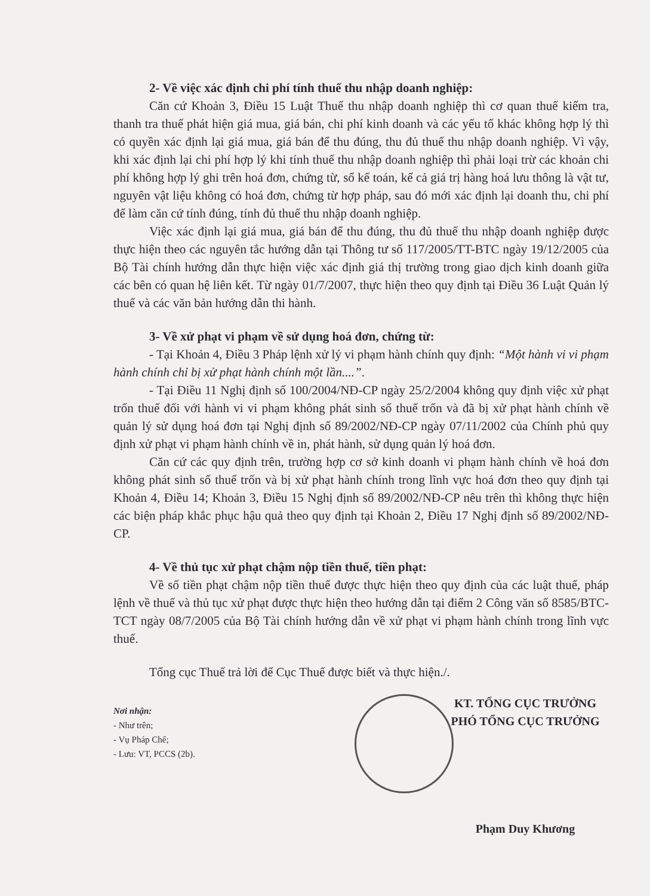2- Về việc xác định chi phí tính thuế thu nhập doanh nghiệp:
Căn cứ Khoản 3, Điều 15 Luật Thuế thu nhập doanh nghiệp thì cơ quan thuế kiểm tra, thanh tra thuế phát hiện giá mua, giá bán, chi phí kinh doanh và các yếu tố khác không hợp lý thì có quyền xác định lại giá mua, giá bán để thu đúng, thu đủ thuế thu nhập doanh nghiệp. Vì vậy, khi xác định lại chi phí hợp lý khi tính thuế thu nhập doanh nghiệp thì phải loại trừ các khoản chi phí không hợp lý ghi trên hoá đơn, chứng từ, sổ kế toán, kể cả giá trị hàng hoá lưu thông là vật tư, nguyên vật liệu không có hoá đơn, chứng từ hợp pháp, sau đó mới xác định lại doanh thu, chi phí để làm căn cứ tính đúng, tính đủ thuế thu nhập doanh nghiệp.
Việc xác định lại giá mua, giá bán để thu đúng, thu đủ thuế thu nhập doanh nghiệp được thực hiện theo các nguyên tắc hướng dẫn tại Thông tư số 117/2005/TT-BTC ngày 19/12/2005 của Bộ Tài chính hướng dẫn thực hiện việc xác định giá thị trường trong giao dịch kinh doanh giữa các bên có quan hệ liên kết. Từ ngày 01/7/2007, thực hiện theo quy định tại Điều 36 Luật Quản lý thuế và các văn bản hướng dẫn thi hành.
3- Về xử phạt vi phạm về sử dụng hoá đơn, chứng từ:
- Tại Khoản 4, Điều 3 Pháp lệnh xử lý vi phạm hành chính quy định: “Một hành vi vi phạm hành chính chỉ bị xử phạt hành chính một lần....”.
- Tại Điều 11 Nghị định số 100/2004/NĐ-CP ngày 25/2/2004 không quy định việc xử phạt trốn thuế đối với hành vi vi phạm không phát sinh số thuế trốn và đã bị xử phạt hành chính về quản lý sử dụng hoá đơn tại Nghị định số 89/2002/NĐ-CP ngày 07/11/2002 của Chính phủ quy định xử phạt vi phạm hành chính về in, phát hành, sử dụng quản lý hoá đơn.
Căn cứ các quy định trên, trường hợp cơ sở kinh doanh vi phạm hành chính về hoá đơn không phát sinh số thuế trốn và bị xử phạt hành chính trong lĩnh vực hoá đơn theo quy định tại Khoản 4, Điều 14; Khoản 3, Điều 15 Nghị định số 89/2002/NĐ-CP nêu trên thì không thực hiện các biện pháp khắc phục hậu quả theo quy định tại Khoản 2, Điều 17 Nghị định số 89/2002/NĐ-CP.
4- Về thủ tục xử phạt chậm nộp tiền thuế, tiền phạt:
Về số tiền phạt chậm nộp tiền thuế được thực hiện theo quy định của các luật thuế, pháp lệnh về thuế và thủ tục xử phạt được thực hiện theo hướng dẫn tại điểm 2 Công văn số 8585/BTC-TCT ngày 08/7/2005 của Bộ Tài chính hướng dẫn về xử phạt vi phạm hành chính trong lĩnh vực thuế.
Tổng cục Thuế trả lời để Cục Thuế được biết và thực hiện./.
Nơi nhận:
- Như trên;
- Vụ Pháp Chế;
- Lưu: VT, PCCS (2b).
KT. TỔNG CỤC TRƯỞNG
PHÓ TỔNG CỤC TRƯỞNG
Phạm Duy Khương